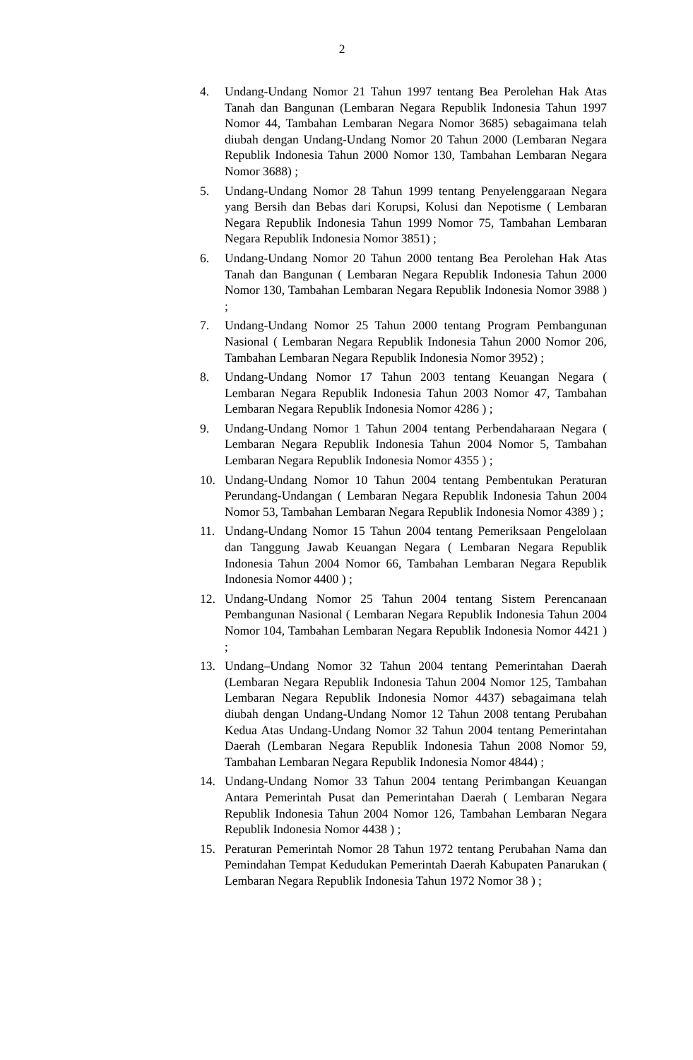2
4. Undang-Undang Nomor 21 Tahun 1997 tentang Bea Perolehan Hak Atas Tanah dan Bangunan (Lembaran Negara Republik Indonesia Tahun 1997 Nomor 44, Tambahan Lembaran Negara Nomor 3685) sebagaimana telah diubah dengan Undang-Undang Nomor 20 Tahun 2000 (Lembaran Negara Republik Indonesia Tahun 2000 Nomor 130, Tambahan Lembaran Negara Nomor 3688) ;
5. Undang-Undang Nomor 28 Tahun 1999 tentang Penyelenggaraan Negara yang Bersih dan Bebas dari Korupsi, Kolusi dan Nepotisme ( Lembaran Negara Republik Indonesia Tahun 1999 Nomor 75, Tambahan Lembaran Negara Republik Indonesia Nomor 3851) ;
6. Undang-Undang Nomor 20 Tahun 2000 tentang Bea Perolehan Hak Atas Tanah dan Bangunan ( Lembaran Negara Republik Indonesia Tahun 2000 Nomor 130, Tambahan Lembaran Negara Republik Indonesia Nomor 3988 ) ;
7. Undang-Undang Nomor 25 Tahun 2000 tentang Program Pembangunan Nasional ( Lembaran Negara Republik Indonesia Tahun 2000 Nomor 206, Tambahan Lembaran Negara Republik Indonesia Nomor 3952) ;
8. Undang-Undang Nomor 17 Tahun 2003 tentang Keuangan Negara ( Lembaran Negara Republik Indonesia Tahun 2003 Nomor 47, Tambahan Lembaran Negara Republik Indonesia Nomor 4286 ) ;
9. Undang-Undang Nomor 1 Tahun 2004 tentang Perbendaharaan Negara ( Lembaran Negara Republik Indonesia Tahun 2004 Nomor 5, Tambahan Lembaran Negara Republik Indonesia Nomor 4355 ) ;
10. Undang-Undang Nomor 10 Tahun 2004 tentang Pembentukan Peraturan Perundang-Undangan ( Lembaran Negara Republik Indonesia Tahun 2004 Nomor 53, Tambahan Lembaran Negara Republik Indonesia Nomor 4389 ) ;
11. Undang-Undang Nomor 15 Tahun 2004 tentang Pemeriksaan Pengelolaan dan Tanggung Jawab Keuangan Negara ( Lembaran Negara Republik Indonesia Tahun 2004 Nomor 66, Tambahan Lembaran Negara Republik Indonesia Nomor 4400 ) ;
12. Undang-Undang Nomor 25 Tahun 2004 tentang Sistem Perencanaan Pembangunan Nasional ( Lembaran Negara Republik Indonesia Tahun 2004 Nomor 104, Tambahan Lembaran Negara Republik Indonesia Nomor 4421 ) ;
13. Undang–Undang Nomor 32 Tahun 2004 tentang Pemerintahan Daerah (Lembaran Negara Republik Indonesia Tahun 2004 Nomor 125, Tambahan Lembaran Negara Republik Indonesia Nomor 4437) sebagaimana telah diubah dengan Undang-Undang Nomor 12 Tahun 2008 tentang Perubahan Kedua Atas Undang-Undang Nomor 32 Tahun 2004 tentang Pemerintahan Daerah (Lembaran Negara Republik Indonesia Tahun 2008 Nomor 59, Tambahan Lembaran Negara Republik Indonesia Nomor 4844) ;
14. Undang-Undang Nomor 33 Tahun 2004 tentang Perimbangan Keuangan Antara Pemerintah Pusat dan Pemerintahan Daerah ( Lembaran Negara Republik Indonesia Tahun 2004 Nomor 126, Tambahan Lembaran Negara Republik Indonesia Nomor 4438 ) ;
15. Peraturan Pemerintah Nomor 28 Tahun 1972 tentang Perubahan Nama dan Pemindahan Tempat Kedudukan Pemerintah Daerah Kabupaten Panarukan ( Lembaran Negara Republik Indonesia Tahun 1972 Nomor 38 ) ;